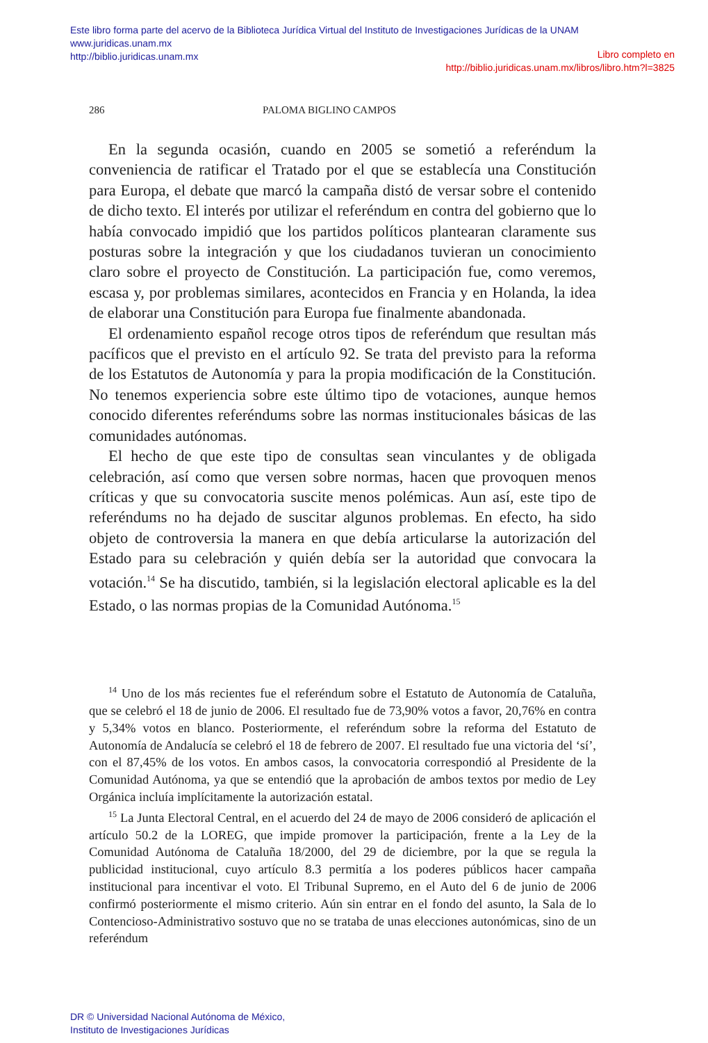Este libro forma parte del acervo de la Biblioteca Jurídica Virtual del Instituto de Investigaciones Jurídicas de la UNAM
www.juridicas.unam.mx
http://biblio.juridicas.unam.mx
Libro completo en
http://biblio.juridicas.unam.mx/libros/libro.htm?l=3825
286 PALOMA BIGLINO CAMPOS
En la segunda ocasión, cuando en 2005 se sometió a referéndum la conveniencia de ratificar el Tratado por el que se establecía una Constitución para Europa, el debate que marcó la campaña distó de versar sobre el contenido de dicho texto. El interés por utilizar el referéndum en contra del gobierno que lo había convocado impidió que los partidos políticos plantearan claramente sus posturas sobre la integración y que los ciudadanos tuvieran un conocimiento claro sobre el proyecto de Constitución. La participación fue, como veremos, escasa y, por problemas similares, acontecidos en Francia y en Holanda, la idea de elaborar una Constitución para Europa fue finalmente abandonada.
El ordenamiento español recoge otros tipos de referéndum que resultan más pacíficos que el previsto en el artículo 92. Se trata del previsto para la reforma de los Estatutos de Autonomía y para la propia modificación de la Constitución. No tenemos experiencia sobre este último tipo de votaciones, aunque hemos conocido diferentes referéndums sobre las normas institucionales básicas de las comunidades autónomas.
El hecho de que este tipo de consultas sean vinculantes y de obligada celebración, así como que versen sobre normas, hacen que provoquen menos críticas y que su convocatoria suscite menos polémicas. Aun así, este tipo de referéndums no ha dejado de suscitar algunos problemas. En efecto, ha sido objeto de controversia la manera en que debía articularse la autorización del Estado para su celebración y quién debía ser la autoridad que convocara la votación.<sup>14</sup> Se ha discutido, también, si la legislación electoral aplicable es la del Estado, o las normas propias de la Comunidad Autónoma.<sup>15</sup>
<sup>14</sup> Uno de los más recientes fue el referéndum sobre el Estatuto de Autonomía de Cataluña, que se celebró el 18 de junio de 2006. El resultado fue de 73,90% votos a favor, 20,76% en contra y 5,34% votos en blanco. Posteriormente, el referéndum sobre la reforma del Estatuto de Autonomía de Andalucía se celebró el 18 de febrero de 2007. El resultado fue una victoria del ‘sí’, con el 87,45% de los votos. En ambos casos, la convocatoria correspondió al Presidente de la Comunidad Autónoma, ya que se entendió que la aprobación de ambos textos por medio de Ley Orgánica incluía implícitamente la autorización estatal.
<sup>15</sup> La Junta Electoral Central, en el acuerdo del 24 de mayo de 2006 consideró de aplicación el artículo 50.2 de la LOREG, que impide promover la participación, frente a la Ley de la Comunidad Autónoma de Cataluña 18/2000, del 29 de diciembre, por la que se regula la publicidad institucional, cuyo artículo 8.3 permitía a los poderes públicos hacer campaña institucional para incentivar el voto. El Tribunal Supremo, en el Auto del 6 de junio de 2006 confirmó posteriormente el mismo criterio. Aún sin entrar en el fondo del asunto, la Sala de lo Contencioso-Administrativo sostuvo que no se trataba de unas elecciones autonómicas, sino de un referéndum
DR © Universidad Nacional Autónoma de México,
Instituto de Investigaciones Jurídicas